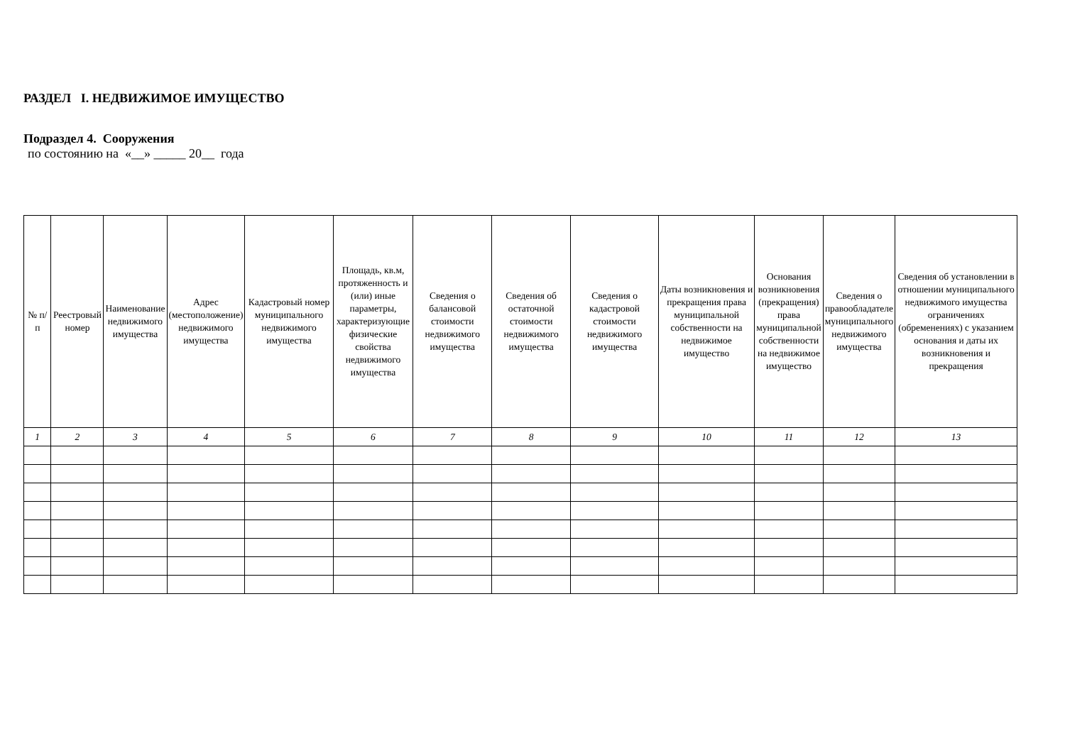РАЗДЕЛ I. НЕДВИЖИМОЕ ИМУЩЕСТВО
Подраздел 4. Сооружения
по состоянию на «__» _____ 20__ года
| № п/п | Реестровый номер | Наименование недвижимого имущества | Адрес (местоположение) недвижимого имущества | Кадастровый номер муниципального недвижимого имущества | Площадь, кв.м, протяженность и (или) иные параметры, характеризующие физические свойства недвижимого имущества | Сведения о балансовой стоимости недвижимого имущества | Сведения об остаточной стоимости недвижимого имущества | Сведения о кадастровой стоимости недвижимого имущества | Даты возникновения и прекращения права муниципальной собственности на недвижимое имущество | Основания возникновения (прекращения) права муниципальной собственности на недвижимое имущество | Сведения о правообладателе муниципального недвижимого имущества | Сведения об установлении в отношении муниципального недвижимого имущества ограничениях (обременениях) с указанием основания и даты их возникновения и прекращения |
| --- | --- | --- | --- | --- | --- | --- | --- | --- | --- | --- | --- | --- |
| 1 | 2 | 3 | 4 | 5 | 6 | 7 | 8 | 9 | 10 | 11 | 12 | 13 |